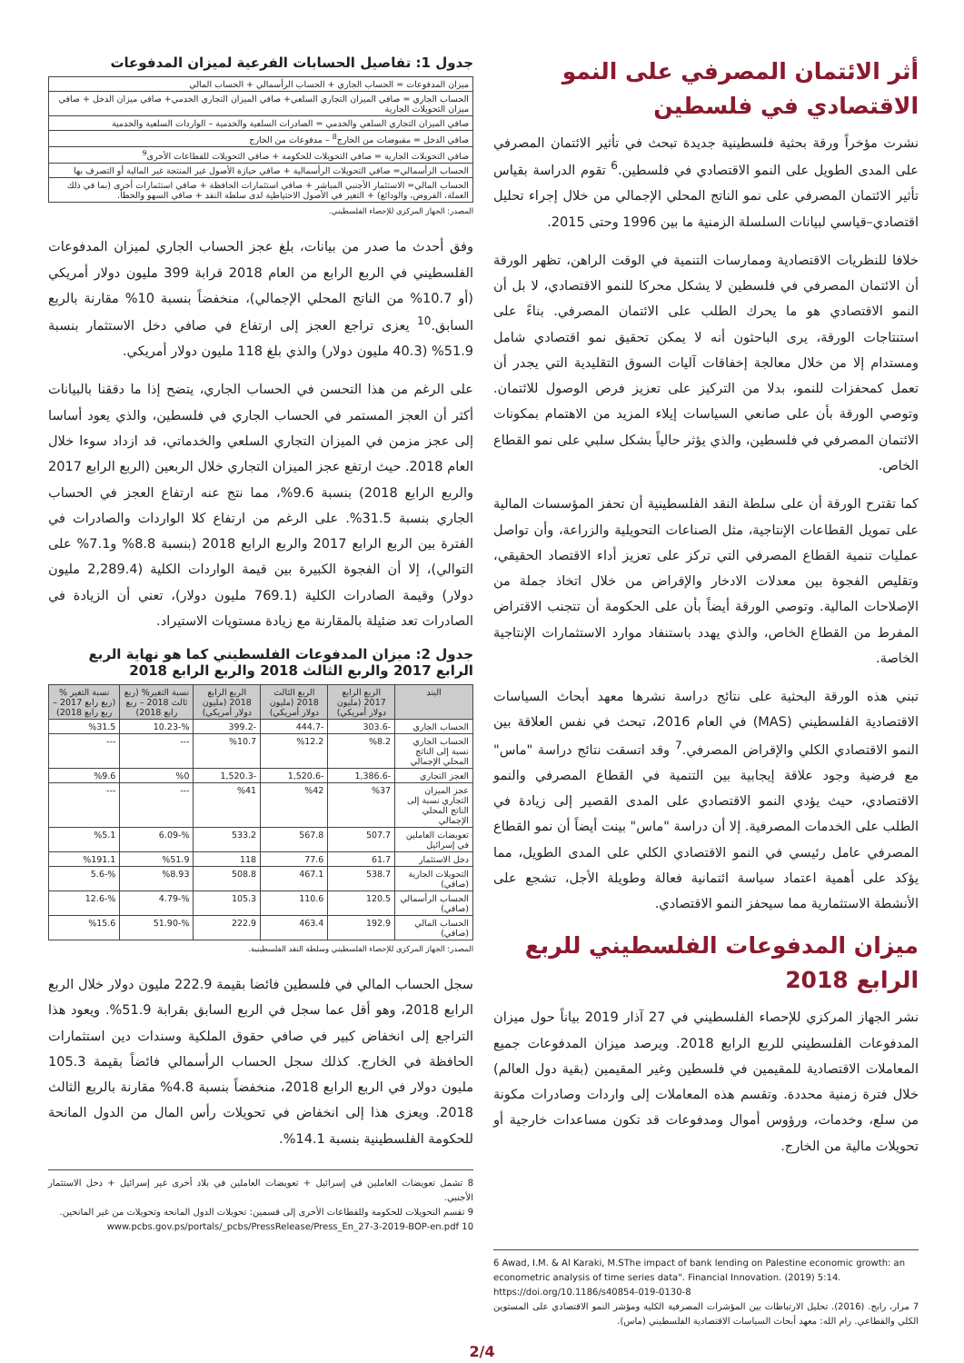أثر الائتمان المصرفي على النمو الاقتصادي في فلسطين
نشرت مؤخراً ورقة بحثية فلسطينية جديدة تبحث في تأثير الائتمان المصرفي على المدى الطويل على النمو الاقتصادي في فلسطين.<sup>6</sup> تقوم الدراسة بقياس تأثير الائتمان المصرفي على نمو الناتج المحلي الإجمالي من خلال إجراء تحليل اقتصادي–قياسي لبيانات السلسلة الزمنية ما بين 1996 وحتى 2015.
خلافا للنظريات الاقتصادية وممارسات التنمية في الوقت الراهن، تظهر الورقة أن الائتمان المصرفي في فلسطين لا يشكل محركا للنمو الاقتصادي، لا بل أن النمو الاقتصادي هو ما يحرك الطلب على الائتمان المصرفي. بناءً على استنتاجات الورقة، يرى الباحثون أنه لا يمكن تحقيق نمو اقتصادي شامل ومستدام إلا من خلال معالجة إخفاقات آليات السوق التقليدية التي يجدر أن تعمل كمحفزات للنمو، بدلا من التركيز على تعزيز فرص الوصول للائتمان. وتوصي الورقة بأن على صانعي السياسات إيلاء المزيد من الاهتمام بمكونات الائتمان المصرفي في فلسطين، والذي يؤثر حالياً بشكل سلبي على نمو القطاع الخاص.
كما تقترح الورقة أن على سلطة النقد الفلسطينية أن تحفز المؤسسات المالية على تمويل القطاعات الإنتاجية، مثل الصناعات التحويلية والزراعة، وأن تواصل عمليات تنمية القطاع المصرفي التي تركز على تعزيز أداء الاقتصاد الحقيقي، وتقليص الفجوة بين معدلات الادخار والإقراض من خلال اتخاذ جملة من الإصلاحات المالية. وتوصي الورقة أيضاً بأن على الحكومة أن تتجنب الاقتراض المفرط من القطاع الخاص، والذي يهدد باستنفاد موارد الاستثمارات الإنتاجية الخاصة.
تبني هذه الورقة البحثية على نتائج دراسة نشرها معهد أبحاث السياسات الاقتصادية الفلسطيني (MAS) في العام 2016، تبحث في نفس العلاقة بين النمو الاقتصادي الكلي والإقراض المصرفي.<sup>7</sup> وقد اتسقت نتائج دراسة "ماس" مع فرضية وجود علاقة إيجابية بين التنمية في القطاع المصرفي والنمو الاقتصادي، حيث يؤدي النمو الاقتصادي على المدى القصير إلى زيادة في الطلب على الخدمات المصرفية. إلا أن دراسة "ماس" بينت أيضاً أن نمو القطاع المصرفي عامل رئيسي في النمو الاقتصادي الكلي على المدى الطويل، مما يؤكد على أهمية اعتماد سياسة ائتمانية فعالة وطويلة الأجل، تشجع على الأنشطة الاستثمارية مما سيحفز النمو الاقتصادي.
ميزان المدفوعات الفلسطيني للربع الرابع 2018
نشر الجهاز المركزي للإحصاء الفلسطيني في 27 آذار 2019 بياناً حول ميزان المدفوعات الفلسطيني للربع الرابع 2018. ويرصد ميزان المدفوعات جميع المعاملات الاقتصادية للمقيمين في فلسطين وغير المقيمين (بقية دول العالم) خلال فترة زمنية محددة. وتقسم هذه المعاملات إلى واردات وصادرات مكونة من سلع، وخدمات، ورؤوس أموال ومدفوعات قد تكون مساعدات خارجية أو تحويلات مالية من الخارج.
6 Awad, I.M. & Al Karaki, M.SThe impact of bank lending on Palestine economic growth: an econometric analysis of time series data". Financial Innovation. (2019) 5:14. https://doi.org/10.1186/s40854-019-0130-8
7 مرار، رابح. (2016). تحليل الارتباطات بين المؤشرات المصرفية الكلية ومؤشر النمو الاقتصادي على المستوين الكلي والقطاعي. رام الله: معهد أبحاث السياسات الاقتصادية الفلسطيني (ماس).
جدول 1: تفاصيل الحسابات الفرعية لميزان المدفوعات
| ميزان المدفوعات = الحساب الجاري + الحساب الرأسمالي + الحساب المالي |
| الحساب الجاري = صافي الميزان التجاري السلعي+ صافي الميزان التجاري الخدمي+ صافي ميزان الدخل + صافي ميزان التحويلات الجارية |
| صافي الميزان التجاري السلعي والخدمي = الصادرات السلعية والخدمية – الواردات السلعية والخدمية |
| صافي الدخل = مقبوضات من الخارج<sup>8</sup> – مدفوعات من الخارج |
| صافي التحويلات الجارية = صافي التحويلات للحكومة + صافي التحويلات للقطاعات الأخرى<sup>9</sup> |
| الحساب الرأسمالي= صافي التحويلات الرأسمالية + صافي حيازة الأصول غير المنتجة غير المالية أو التصرف بها |
| الحساب المالي= الاستثمار الأجنبي المباشر + صافي استثمارات الحافظة + صافي استثمارات أخرى (بما في ذلك العملة، القروض، والودائع) + التغير في الأصول الاحتياطية لدى سلطة النقد + صافي السهو والخطأ. |
المصدر: الجهاز المركزي للإحصاء الفلسطيني.
وفق أحدث ما صدر من بيانات، بلغ عجز الحساب الجاري لميزان المدفوعات الفلسطيني في الربع الرابع من العام 2018 قرابة 399 مليون دولار أمريكي (أو 10.7% من الناتج المحلي الإجمالي)، منخفضاً بنسبة 10% مقارنة بالربع السابق.<sup>10</sup> يعزى تراجع العجز إلى ارتفاع في صافي دخل الاستثمار بنسبة 51.9% (40.3 مليون دولار) والذي بلغ 118 مليون دولار أمريكي.
على الرغم من هذا التحسن في الحساب الجاري، يتضح إذا ما دققنا بالبيانات أكثر أن العجز المستمر في الحساب الجاري في فلسطين، والذي يعود أساسا إلى عجز مزمن في الميزان التجاري السلعي والخدماتي، قد ازداد سوءا خلال العام 2018. حيث ارتفع عجز الميزان التجاري خلال الربعين (الربع الرابع 2017 والربع الرابع 2018) بنسبة 9.6%، مما نتج عنه ارتفاع العجز في الحساب الجاري بنسبة 31.5%. على الرغم من ارتفاع كلا الواردات والصادرات في الفترة بين الربع الرابع 2017 والربع الرابع 2018 (بنسبة 8.8% و7.1% على التوالي)، إلا أن الفجوة الكبيرة بين قيمة الواردات الكلية (2,289.4 مليون دولار) وقيمة الصادرات الكلية (769.1 مليون دولار)، تعني أن الزيادة في الصادرات تعد ضئيلة بالمقارنة مع زيادة مستويات الاستيراد.
جدول 2: ميزان المدفوعات الفلسطيني كما هو نهاية الربع الرابع 2017 والربع الثالث 2018 والربع الرابع 2018
| البند | الربع الرابع 2017 (مليون دولار أمريكي) | الربع الثالث 2018 (مليون دولار أمريكي) | الربع الرابع 2018 (مليون دولار أمريكي) | نسبة التغير% (ربع ثالث 2018 – ربع رابع 2018) | نسبة التغير % (ربع رابع 2017 – ربع رابع 2018) |
| --- | --- | --- | --- | --- | --- |
| الحساب الجاري | -303.6 | -444.7 | -399.2 | %-10.23 | %31.5 |
| الحساب الجاري نسبة إلى الناتج المحلي الإجمالي | %8.2 | %12.2 | %10.7 | --- | --- |
| العجز التجاري | -1,386.6 | -1,520.6 | -1,520.3 | %0 | %9.6 |
| عجز الميزان التجاري نسبة إلى الناتج المحلي الإجمالي | %37 | %42 | %41 | --- | --- |
| تعويضات العاملين في إسرائيل | 507.7 | 567.8 | 533.2 | %-6.09 | %5.1 |
| دخل الاستثمار | 61.7 | 77.6 | 118 | %51.9 | %191.1 |
| التحويلات الجارية (صافي) | 538.7 | 467.1 | 508.8 | %8.93 | %-5.6 |
| الحساب الرأسمالي (صافي) | 120.5 | 110.6 | 105.3 | %-4.79 | %-12.6 |
| الحساب المالي (صافي) | 192.9 | 463.4 | 222.9 | %-51.90 | %15.6 |
المصدر: الجهاز المركزي للإحصاء الفلسطيني وسلطة النقد الفلسطينية.
سجل الحساب المالي في فلسطين فائضا بقيمة 222.9 مليون دولار خلال الربع الرابع 2018، وهو أقل عما سجل في الربع السابق بقرابة 51.9%. ويعود هذا التراجع إلى انخفاض كبير في صافي حقوق الملكية وسندات دين استثمارات الحافظة في الخارج. كذلك سجل الحساب الرأسمالي فائضاً بقيمة 105.3 مليون دولار في الربع الرابع 2018، منخفضاً بنسبة 4.8% مقارنة بالربع الثالث 2018. ويعزى هذا إلى انخفاض في تحويلات رأس المال من الدول المانحة للحكومة الفلسطينية بنسبة 14.1%.
8 تشمل تعويضات العاملين في إسرائيل + تعويضات العاملين في بلاد أخرى غير إسرائيل + دخل الاستثمار الأجنبي.
9 تقسم التحويلات للحكومة وللقطاعات الأخرى إلى قسمين: تحويلات الدول المانحة وتحويلات من غير المانحين.
10 www.pcbs.gov.ps/portals/_pcbs/PressRelease/Press_En_27-3-2019-BOP-en.pdf
2/4